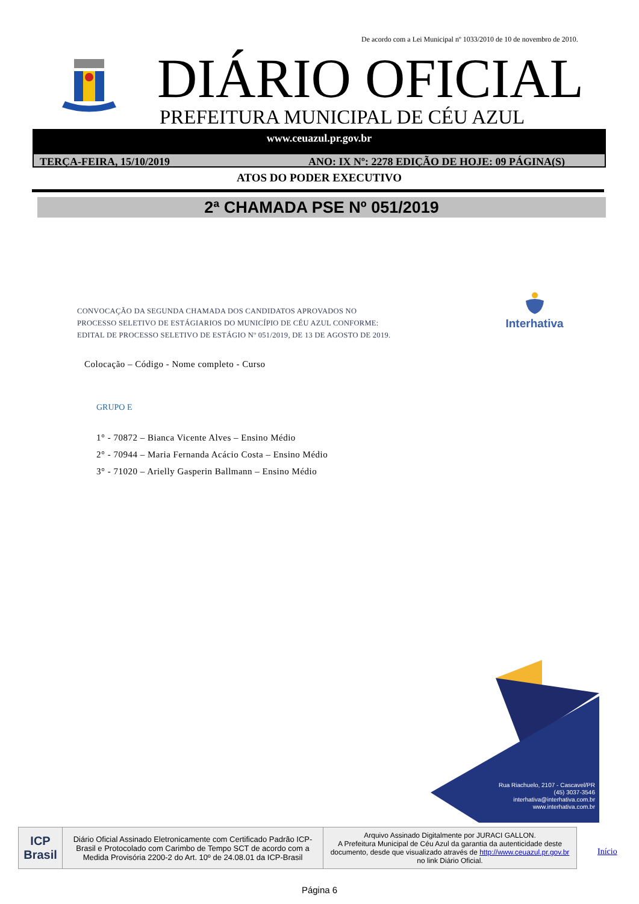De acordo com a Lei Municipal nº 1033/2010 de 10 de novembro de 2010.
DIÁRIO OFICIAL
PREFEITURA MUNICIPAL DE CÉU AZUL
www.ceuazul.pr.gov.br
TERÇA-FEIRA, 15/10/2019 ANO: IX Nº: 2278 EDIÇÃO DE HOJE: 09 PÁGINA(S)
ATOS DO PODER EXECUTIVO
2ª CHAMADA PSE Nº 051/2019
CONVOCAÇÃO DA SEGUNDA CHAMADA DOS CANDIDATOS APROVADOS NO
PROCESSO SELETIVO DE ESTÁGIARIOS DO MUNICÍPIO DE CÉU AZUL CONFORME:
EDITAL DE PROCESSO SELETIVO DE ESTÁGIO Nº 051/2019, DE 13 DE AGOSTO DE 2019.
Interhativa
Colocação – Código - Nome completo - Curso
GRUPO E
1° - 70872 – Bianca Vicente Alves – Ensino Médio
2° - 70944 – Maria Fernanda Acácio Costa – Ensino Médio
3° - 71020 – Arielly Gasperin Ballmann – Ensino Médio
Rua Riachuelo, 2107 - Cascavel/PR
(45) 3037-3546
interhativa@interhativa.com.br
www.interhativa.com.br
| ICP Brasil | Diário Oficial Assinado Eletronicamente com Certificado Padrão ICP-Brasil e Protocolado com Carimbo de Tempo SCT de acordo com a Medida Provisória 2200-2 do Art. 10º de 24.08.01 da ICP-Brasil | Arquivo Assinado Digitalmente por JURACI GALLON. A Prefeitura Municipal de Céu Azul da garantia da autenticidade deste documento, desde que visualizado através de http://www.ceuazul.pr.gov.br no link Diário Oficial. |
Início
Página 6